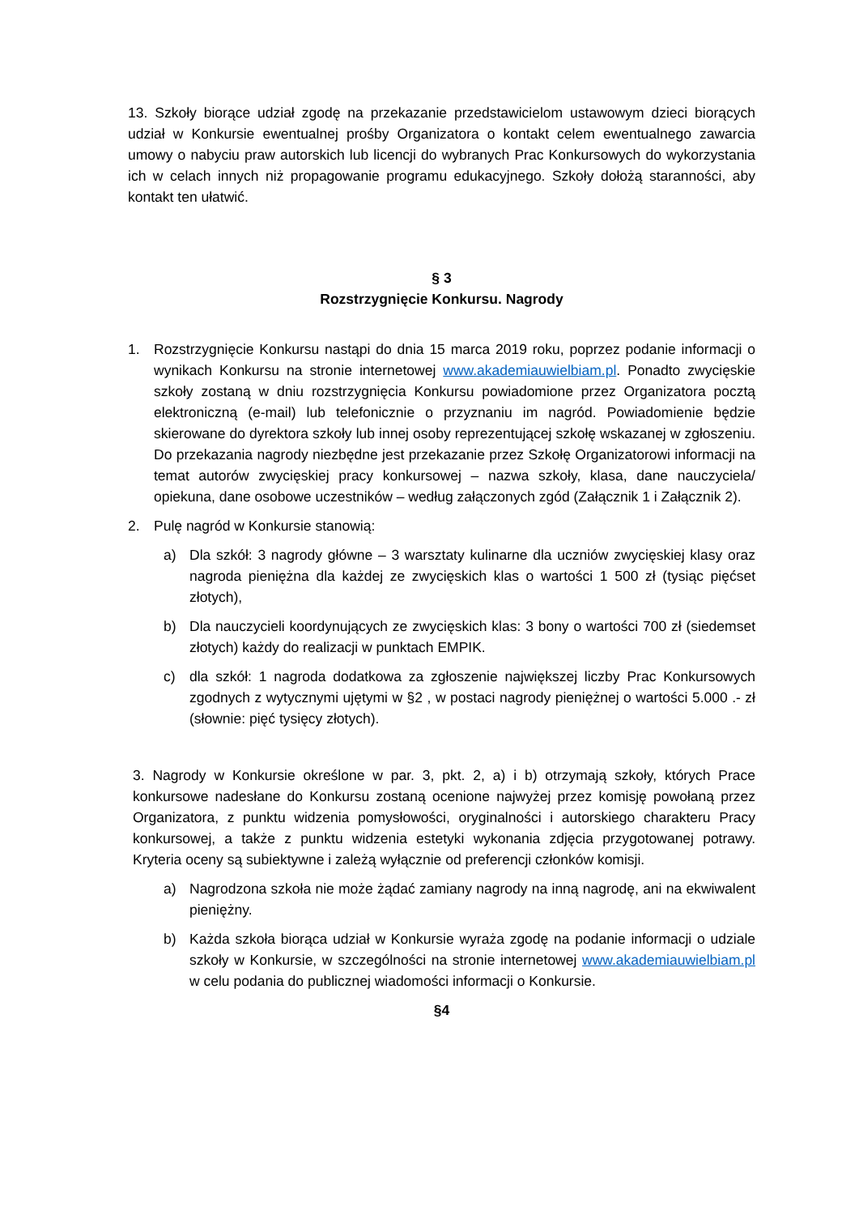13. Szkoły biorące udział zgodę na przekazanie przedstawicielom ustawowym dzieci biorących udział w Konkursie ewentualnej prośby Organizatora o kontakt celem ewentualnego zawarcia umowy o nabyciu praw autorskich lub licencji do wybranych Prac Konkursowych do wykorzystania ich w celach innych niż propagowanie programu edukacyjnego. Szkoły dołożą staranności, aby kontakt ten ułatwić.
§ 3
Rozstrzygnięcie Konkursu. Nagrody
1. Rozstrzygnięcie Konkursu nastąpi do dnia 15 marca 2019 roku, poprzez podanie informacji o wynikach Konkursu na stronie internetowej www.akademiauwielbiam.pl. Ponadto zwycięskie szkoły zostaną w dniu rozstrzygnięcia Konkursu powiadomione przez Organizatora pocztą elektroniczną (e-mail) lub telefonicznie o przyznaniu im nagród. Powiadomienie będzie skierowane do dyrektora szkoły lub innej osoby reprezentującej szkołę wskazanej w zgłoszeniu. Do przekazania nagrody niezbędne jest przekazanie przez Szkołę Organizatorowi informacji na temat autorów zwycięskiej pracy konkursowej – nazwa szkoły, klasa, dane nauczyciela/ opiekuna, dane osobowe uczestników – według załączonych zgód (Załącznik 1 i Załącznik 2).
2. Pulę nagród w Konkursie stanowią:
a) Dla szkół: 3 nagrody główne – 3 warsztaty kulinarne dla uczniów zwycięskiej klasy oraz nagroda pieniężna dla każdej ze zwycięskich klas o wartości 1 500 zł (tysiąc pięćset złotych),
b) Dla nauczycieli koordynujących ze zwycięskich klas: 3 bony o wartości 700 zł (siedemset złotych) każdy do realizacji w punktach EMPIK.
c) dla szkół: 1 nagroda dodatkowa za zgłoszenie największej liczby Prac Konkursowych zgodnych z wytycznymi ujętymi w §2 , w postaci nagrody pieniężnej o wartości 5.000 .- zł (słownie: pięć tysięcy złotych).
3. Nagrody w Konkursie określone w par. 3, pkt. 2, a) i b) otrzymają szkoły, których Prace konkursowe nadesłane do Konkursu zostaną ocenione najwyżej przez komisję powołaną przez Organizatora, z punktu widzenia pomysłowości, oryginalności i autorskiego charakteru Pracy konkursowej, a także z punktu widzenia estetyki wykonania zdjęcia przygotowanej potrawy. Kryteria oceny są subiektywne i zależą wyłącznie od preferencji członków komisji.
a) Nagrodzona szkoła nie może żądać zamiany nagrody na inną nagrodę, ani na ekwiwalent pieniężny.
b) Każda szkoła biorąca udział w Konkursie wyraża zgodę na podanie informacji o udziale szkoły w Konkursie, w szczególności na stronie internetowej www.akademiauwielbiam.pl w celu podania do publicznej wiadomości informacji o Konkursie.
§4